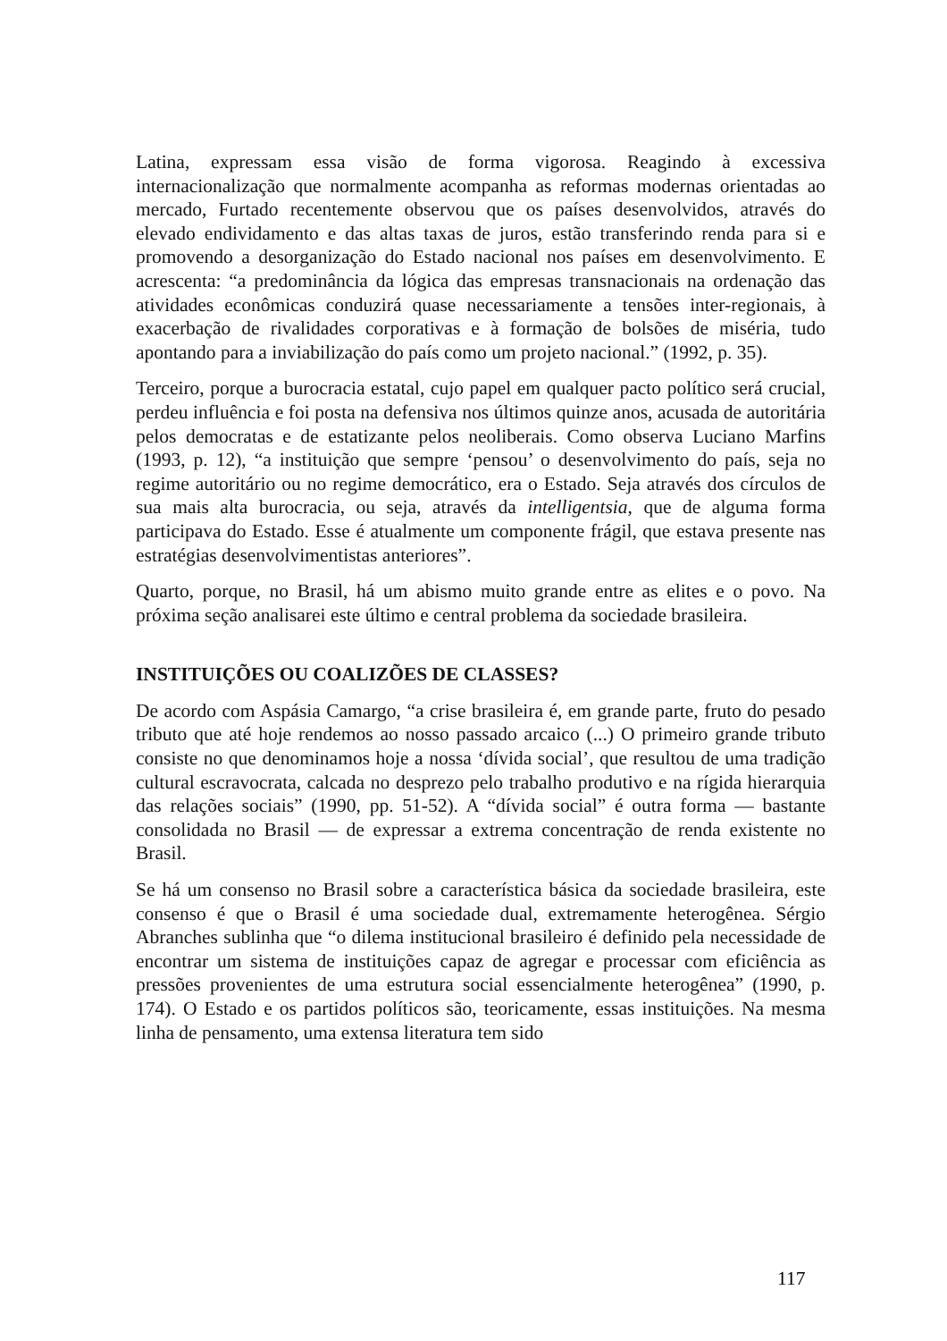Latina, expressam essa visão de forma vigorosa. Reagindo à excessiva internacionalização que normalmente acompanha as reformas modernas orientadas ao mercado, Furtado recentemente observou que os países desenvolvidos, através do elevado endividamento e das altas taxas de juros, estão transferindo renda para si e promovendo a desorganização do Estado nacional nos países em desenvolvimento. E acrescenta: “a predominância da lógica das empresas transnacionais na ordenação das atividades econômicas conduzirá quase necessariamente a tensões inter-regionais, à exacerbação de rivalidades corporativas e à formação de bolsões de miséria, tudo apontando para a inviabilização do país como um projeto nacional.” (1992, p. 35).
Terceiro, porque a burocracia estatal, cujo papel em qualquer pacto político será crucial, perdeu influência e foi posta na defensiva nos últimos quinze anos, acusada de autoritária pelos democratas e de estatizante pelos neoliberais. Como observa Luciano Marfins (1993, p. 12), “a instituição que sempre ‘pensou’ o desenvolvimento do país, seja no regime autoritário ou no regime democrático, era o Estado. Seja através dos círculos de sua mais alta burocracia, ou seja, através da intelligentsia, que de alguma forma participava do Estado. Esse é atualmente um componente frágil, que estava presente nas estratégias desenvolvimentistas anteriores”.
Quarto, porque, no Brasil, há um abismo muito grande entre as elites e o povo. Na próxima seção analisarei este último e central problema da sociedade brasileira.
INSTITUIÇÕES OU COALIZÕES DE CLASSES?
De acordo com Aspásia Camargo, “a crise brasileira é, em grande parte, fruto do pesado tributo que até hoje rendemos ao nosso passado arcaico (...) O primeiro grande tributo consiste no que denominamos hoje a nossa ‘dívida social’, que resultou de uma tradição cultural escravocrata, calcada no desprezo pelo trabalho produtivo e na rígida hierarquia das relações sociais” (1990, pp. 51-52). A “dívida social” é outra forma — bastante consolidada no Brasil — de expressar a extrema concentração de renda existente no Brasil.
Se há um consenso no Brasil sobre a característica básica da sociedade brasileira, este consenso é que o Brasil é uma sociedade dual, extremamente heterogênea. Sérgio Abranches sublinha que “o dilema institucional brasileiro é definido pela necessidade de encontrar um sistema de instituições capaz de agregar e processar com eficiência as pressões provenientes de uma estrutura social essencialmente heterogênea” (1990, p. 174). O Estado e os partidos políticos são, teoricamente, essas instituições. Na mesma linha de pensamento, uma extensa literatura tem sido
117